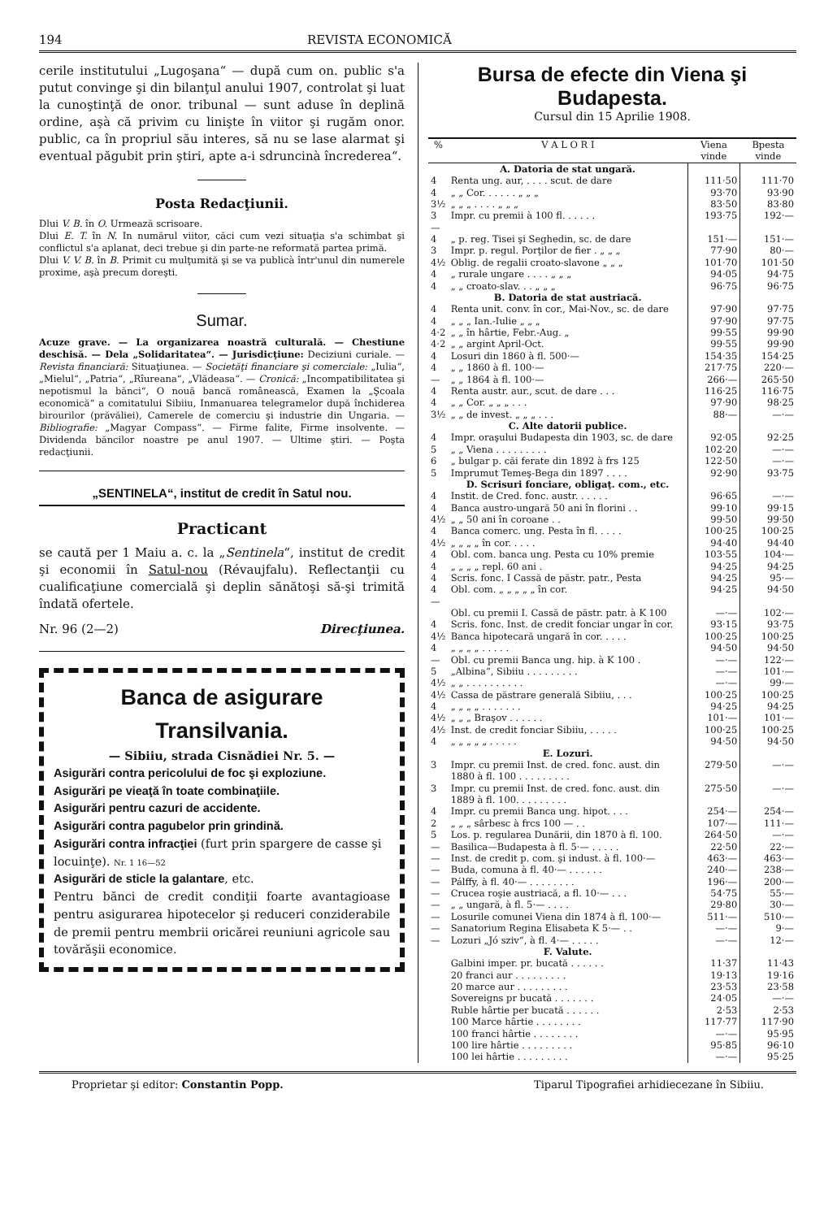194 REVISTA ECONOMICĂ
cerile institutului „Lugoşana“ — după cum on. public s'a putut convinge şi din bilanţul anului 1907, controlat şi luat la cunoştinţă de onor. tribunal — sunt aduse în deplină ordine, aşà că privim cu linişte în viitor şi rugăm onor. public, ca în propriul său interes, să nu se lase alarmat şi eventual păgubit prin ştiri, apte a-i sdruncinà încrederea“.
Posta Redacţiunii.
Dlui V. B. în O. Urmează scrisoare.
Dlui E. T. în N. In numărul viitor, căci cum vezi situaţia s'a schimbat şi conflictul s'a aplanat, deci trebue şi din parte-ne reformată partea primă.
Dlui V. V. B. în B. Primit cu mulţumită şi se va publicà într'unul din numerele proxime, aşà precum doreşti.
Sumar.
Acuze grave. — La organizarea noastră culturală. — Chestiune deschisă. — Dela „Solidaritatea“. — Jurisdicţiune: Deciziuni curiale. — Revista financiară: Situaţiunea. — Societăţi financiare şi comerciale: „Iulia“, „Mielul“, „Patria“, „Rîureana“, „Vlădeasa“. — Cronică: „Incompatibilitatea şi nepotismul la bănci“, O nouă bancă românească, Examen la „Şcoala economică“ a comitatului Sibiiu, Inmanuarea telegramelor după închiderea birourilor (prăvăliei), Camerele de comerciu şi industrie din Ungaria. — Bibliografie: „Magyar Compass“. — Firme falite, Firme insolvente. — Dividenda băncilor noastre pe anul 1907. — Ultime ştiri. — Poşta redacţiunii.
„SENTINELA“, institut de credit în Satul nou.
Practicant
se caută per 1 Maiu a. c. la „Sentinela“, institut de credit şi economii în Satul-nou (Révaujfalu). Reflectanţii cu cualificaţiune comercială şi deplin sănătoşi să-şi trimită îndată ofertele.
Nr. 96 (2—2) Direcţiunea.
Banca de asigurare Transilvania.
— Sibiiu, strada Cisnădiei Nr. 5. —
Asigurări contra pericolului de foc şi exploziune.
Asigurări pe vieaţă în toate combinaţiile.
Asigurări pentru cazuri de accidente.
Asigurări contra pagubelor prin grindină.
Asigurări contra infracţiei (furt prin spargere de casse şi locuinţe). Nr. 1 16—52
Asigurări de sticle la galantare, etc.
Pentru bănci de credit condiţii foarte avantagioase pentru asigurarea hipotecelor şi reduceri conziderabile de premii pentru membrii oricărei reuniuni agricole sau tovărăşii economice.
Bursa de efecte din Viena şi Budapesta.
Cursul din 15 Aprilie 1908.
| % | V A L O R I | Viena vinde | Bpesta vinde |
| --- | --- | --- | --- |
| | A. Datoria de stat ungară. | | |
| 4 | Renta ung. aur, . . . . scut. de dare | 111·50 | 111·70 |
| 4 | „ „ Cor. . . . . . „ „ „ | 93·70 | 93·90 |
| 3½ | „ „ „ . . . . „ „ „ | 83·50 | 83·80 |
| 3— | Impr. cu premii à 100 fl. . . . . . | 193·75 | 192·— |
| 4 | „ p. reg. Tisei şi Seghedin, sc. de dare | 151·— | 151·— |
| 3 | Impr. p. regul. Porţilor de fier . „ „ „ | 77·90 | 80·— |
| 4½ | Oblig. de regalii croato-slavone „ „ „ | 101·70 | 101·50 |
| 4 | „ rurale ungare . . . . „ „ „ | 94·05 | 94·75 |
| 4 | „ „ croato-slav. . . „ „ „ | 96·75 | 96·75 |
| | B. Datoria de stat austriacă. | | |
| 4 | Renta unit. conv. în cor., Mai-Nov., sc. de dare | 97·90 | 97·75 |
| 4 | „ „ „ Ian.-Iulie „ „ „ | 97·90 | 97·75 |
| 4·2 | „ „ în hârtie, Febr.-Aug. „ | 99·55 | 99·90 |
| 4·2 | „ „ argint April-Oct. | 99·55 | 99·90 |
| 4 | Losuri din 1860 à fl. 500·— | 154·35 | 154·25 |
| 4 | „ „ 1860 à fl. 100·— | 217·75 | 220·— |
| — | „ „ 1864 à fl. 100·— | 266·— | 265·50 |
| 4 | Renta austr. aur., scut. de dare . . . | 116·25 | 116·75 |
| 4 | „ „ Cor. „ „ „ . . . | 97·90 | 98·25 |
| 3½ | „ „ de invest. „ „ „ . . . | 88·— | —·— |
| | C. Alte datorii publice. | | |
| 4 | Impr. oraşului Budapesta din 1903, sc. de dare | 92·05 | 92·25 |
| 5 | „ „ Viena . . . . . . . . . | 102·20 | —·— |
| 6 | „ bulgar p. căi ferate din 1892 à frs 125 | 122·50 | —·— |
| 5 | Imprumut Temeş-Bega din 1897 . . . . | 92·90 | 93·75 |
| | D. Scrisuri fonciare, obligaţ. com., etc. | | |
| 4 | Instit. de Cred. fonc. austr. . . . . . | 96·65 | —·— |
| 4 | Banca austro-ungară 50 ani în florini . . | 99·10 | 99·15 |
| 4½ | „ „ 50 ani în coroane . . | 99·50 | 99·50 |
| 4 | Banca comerc. ung. Pesta în fl. . . . . | 100·25 | 100·25 |
| 4½ | „ „ „ „ în cor. . . . . | 94·40 | 94·40 |
| 4 | Obl. com. banca ung. Pesta cu 10% premie | 103·55 | 104·— |
| 4 | „ „ „ „ repl. 60 ani . | 94·25 | 94·25 |
| 4 | Scris. fonc. I Cassă de păstr. patr., Pesta | 94·25 | 95·— |
| 4— | Obl. com. „ „ „ „ „ în cor. | 94·25 | 94·50 |
| | Obl. cu premii I. Cassă de păstr. patr. à K 100 | —·— | 102·— |
| 4 | Scris. fonc. Inst. de credit fonciar ungar în cor. | 93·15 | 93·75 |
| 4½ | Banca hipotecară ungară în cor. . . . . | 100·25 | 100·25 |
| 4 | „ „ „ „ . . . . . | 94·50 | 94·50 |
| — | Obl. cu premii Banca ung. hip. à K 100 . | —·— | 122·— |
| 5 | „Albina“, Sibiiu . . . . . . . . . | —·— | 101·— |
| 4½ | „ „ . . . . . . . . . . | —·— | 99·— |
| 4½ | Cassa de păstrare generală Sibiiu, . . . | 100·25 | 100·25 |
| 4 | „ „ „ „ . . . . . . . | 94·25 | 94·25 |
| 4½ | „ „ „ Braşov . . . . . . | 101·— | 101·— |
| 4½ | Inst. de credit fonciar Sibiiu, . . . . . | 100·25 | 100·25 |
| 4 | „ „ „ „ „ . . . . . | 94·50 | 94·50 |
| | E. Lozuri. | | |
| 3 | Impr. cu premii Inst. de cred. fonc. aust. din 1880 à fl. 100 . . . . . . . . . | 279·50 | —·— |
| 3 | Impr. cu premii Inst. de cred. fonc. aust. din 1889 à fl. 100. . . . . . . . . | 275·50 | —·— |
| 4 | Impr. cu premii Banca ung. hipot. . . . | 254·— | 254·— |
| 2 | „ „ „ sârbesc à frcs 100 — . . | 107·— | 111·— |
| 5 | Los. p. regularea Dunării, din 1870 à fl. 100. | 264·50 | —·— |
| — | Basilica—Budapesta à fl. 5·— . . . . . | 22·50 | 22·— |
| — | Inst. de credit p. com. şi indust. à fl. 100·— | 463·— | 463·— |
| — | Buda, comuna à fl. 40·— . . . . . . | 240·— | 238·— |
| — | Pálffy, à fl. 40·— . . . . . . . . | 196·— | 200·— |
| — | Crucea roşie austriacă, a fl. 10·— . . . | 54·75 | 55·— |
| — | „ „ ungară, à fl. 5·— . . . . | 29·80 | 30·— |
| — | Losurile comunei Viena din 1874 à fl. 100·— | 511·— | 510·— |
| — | Sanatorium Regina Elisabeta K 5·— . . | —·— | 9·— |
| — | Lozuri „Jó sziv“, à fl. 4·— . . . . . | —·— | 12·— |
| | F. Valute. | | |
| | Galbini imper. pr. bucată . . . . . . | 11·37 | 11·43 |
| | 20 franci aur . . . . . . . . . | 19·13 | 19·16 |
| | 20 marce aur . . . . . . . . . | 23·53 | 23·58 |
| | Sovereigns pr bucată . . . . . . . | 24·05 | —·— |
| | Ruble hârtie per bucată . . . . . . | 2·53 | 2·53 |
| | 100 Marce hârtie . . . . . . . . | 117·77 | 117·90 |
| | 100 franci hârtie . . . . . . . . | —·— | 95·95 |
| | 100 lire hârtie . . . . . . . . . | 95·85 | 96·10 |
| | 100 lei hârtie . . . . . . . . . | —·— | 95·25 |
Proprietar şi editor: Constantin Popp. Tiparul Tipografiei arhidiecezane în Sibiiu.